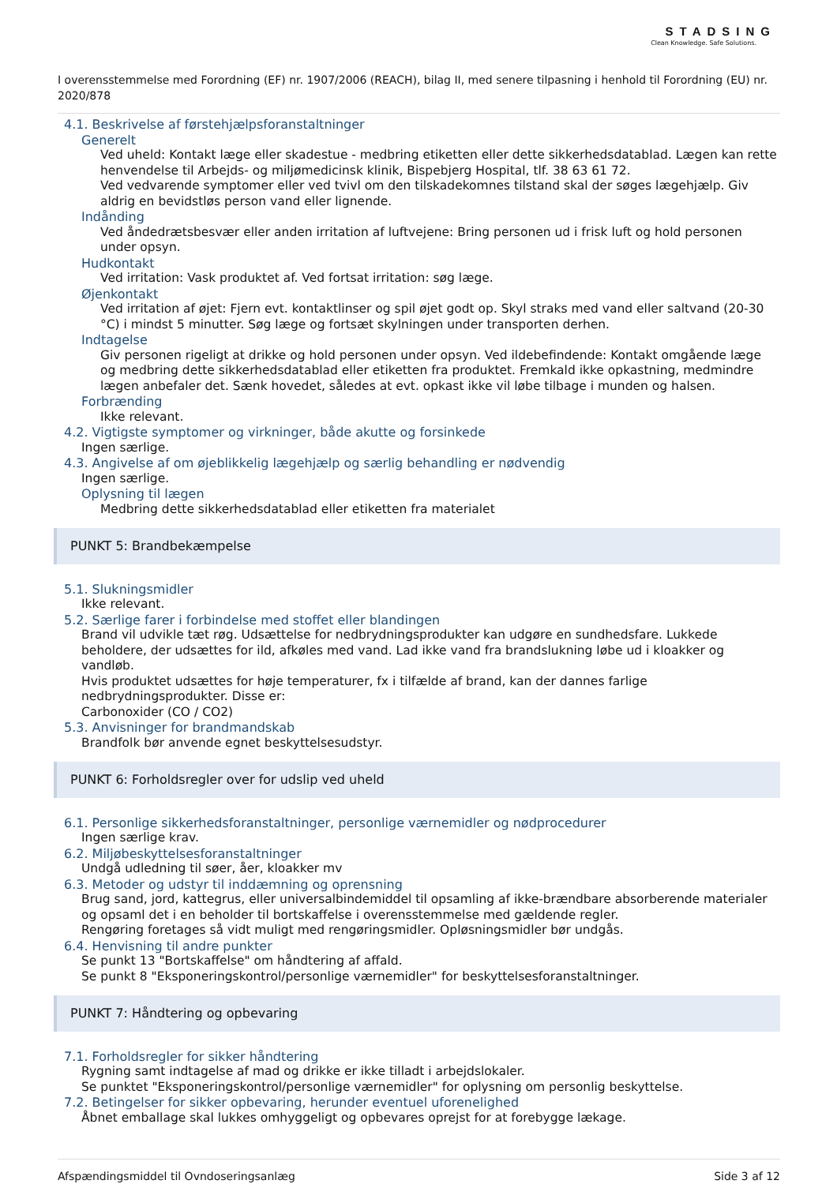STADSING
Clean Knowledge. Safe Solutions.
I overensstemmelse med Forordning (EF) nr. 1907/2006 (REACH), bilag II, med senere tilpasning i henhold til Forordning (EU) nr. 2020/878
4.1. Beskrivelse af førstehjælpsforanstaltninger
Generelt
Ved uheld: Kontakt læge eller skadestue - medbring etiketten eller dette sikkerhedsdatablad. Lægen kan rette henvendelse til Arbejds- og miljømedicinsk klinik, Bispebjerg Hospital, tlf. 38 63 61 72.
Ved vedvarende symptomer eller ved tvivl om den tilskadekomnes tilstand skal der søges lægehjælp. Giv aldrig en bevidstløs person vand eller lignende.
Indånding
Ved åndedrætsbesvær eller anden irritation af luftvejene: Bring personen ud i frisk luft og hold personen under opsyn.
Hudkontakt
Ved irritation: Vask produktet af. Ved fortsat irritation: søg læge.
Øjenkontakt
Ved irritation af øjet: Fjern evt. kontaktlinser og spil øjet godt op. Skyl straks med vand eller saltvand (20-30 °C) i mindst 5 minutter. Søg læge og fortsæt skylningen under transporten derhen.
Indtagelse
Giv personen rigeligt at drikke og hold personen under opsyn. Ved ildebefindende: Kontakt omgående læge og medbring dette sikkerhedsdatablad eller etiketten fra produktet. Fremkald ikke opkastning, medmindre lægen anbefaler det. Sænk hovedet, således at evt. opkast ikke vil løbe tilbage i munden og halsen.
Forbrænding
Ikke relevant.
4.2. Vigtigste symptomer og virkninger, både akutte og forsinkede
Ingen særlige.
4.3. Angivelse af om øjeblikkelig lægehjælp og særlig behandling er nødvendig
Ingen særlige.
Oplysning til lægen
Medbring dette sikkerhedsdatablad eller etiketten fra materialet
PUNKT 5: Brandbekæmpelse
5.1. Slukningsmidler
Ikke relevant.
5.2. Særlige farer i forbindelse med stoffet eller blandingen
Brand vil udvikle tæt røg. Udsættelse for nedbrydningsprodukter kan udgøre en sundhedsfare. Lukkede beholdere, der udsættes for ild, afkøles med vand. Lad ikke vand fra brandslukning løbe ud i kloakker og vandløb.
Hvis produktet udsættes for høje temperaturer, fx i tilfælde af brand, kan der dannes farlige nedbrydningsprodukter. Disse er:
Carbonoxider (CO / CO2)
5.3. Anvisninger for brandmandskab
Brandfolk bør anvende egnet beskyttelsesudstyr.
PUNKT 6: Forholdsregler over for udslip ved uheld
6.1. Personlige sikkerhedsforanstaltninger, personlige værnemidler og nødprocedurer
Ingen særlige krav.
6.2. Miljøbeskyttelsesforanstaltninger
Undgå udledning til søer, åer, kloakker mv
6.3. Metoder og udstyr til inddæmning og oprensning
Brug sand, jord, kattegrus, eller universalbindemiddel til opsamling af ikke-brændbare absorberende materialer og opsaml det i en beholder til bortskaffelse i overensstemmelse med gældende regler.
Rengøring foretages så vidt muligt med rengøringsmidler. Opløsningsmidler bør undgås.
6.4. Henvisning til andre punkter
Se punkt 13 "Bortskaffelse" om håndtering af affald.
Se punkt 8 "Eksponeringskontrol/personlige værnemidler" for beskyttelsesforanstaltninger.
PUNKT 7: Håndtering og opbevaring
7.1. Forholdsregler for sikker håndtering
Rygning samt indtagelse af mad og drikke er ikke tilladt i arbejdslokaler.
Se punktet "Eksponeringskontrol/personlige værnemidler" for oplysning om personlig beskyttelse.
7.2. Betingelser for sikker opbevaring, herunder eventuel uforenelighed
Åbnet emballage skal lukkes omhyggeligt og opbevares oprejst for at forebygge lækage.
Afspændingsmiddel til Ovndoseringsanlæg Side 3 af 12